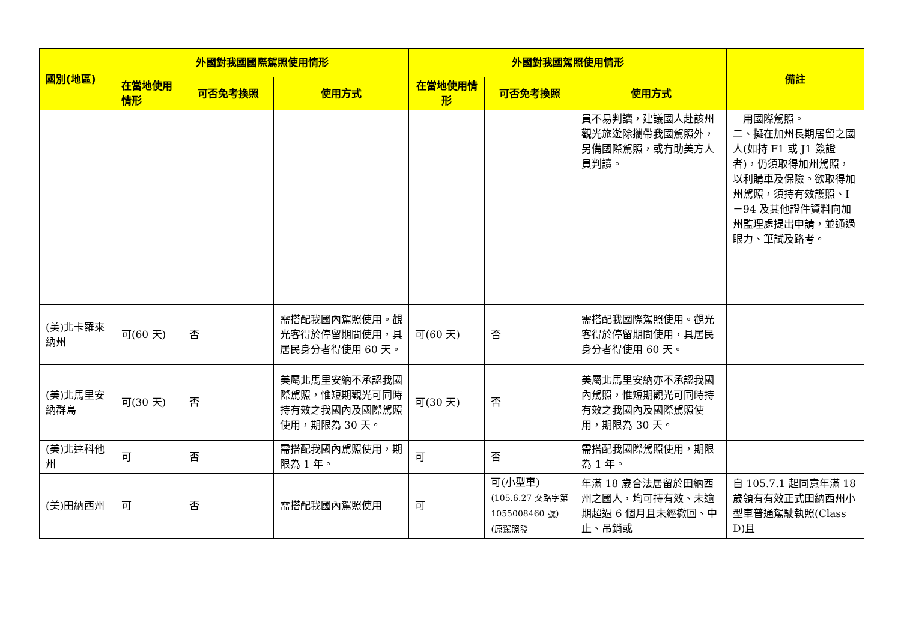| 國別(地區) | 外國對我國國際駕照使用情形 | | | 外國對我國駕照使用情形 | | | 備註 |
| --- | --- | --- | --- | --- | --- | --- | --- |
| | 在當地使用情形 | 可否免考換照 | 使用方式 | 在當地使用情形 | 可否免考換照 | 使用方式 | |
| | | | | | | 員不易判讀，建議國人赴該州觀光旅遊除攜帶我國駕照外，另備國際駕照，或有助美方人員判讀。 | 用國際駕照。 二、擬在加州長期居留之國人(如持 F1 或 J1 簽證者)，仍須取得加州駕照，以利購車及保險。欲取得加州駕照，須持有效護照、I－94 及其他證件資料向加州監理處提出申請，並通過眼力、筆試及路考。 |
| (美)北卡羅來納州 | 可(60 天) | 否 | 需搭配我國內駕照使用。觀光客得於停留期間使用，具居民身分者得使用 60 天。 | 可(60 天) | 否 | 需搭配我國際駕照使用。觀光客得於停留期間使用，具居民身分者得使用 60 天。 | |
| (美)北馬里安納群島 | 可(30 天) | 否 | 美屬北馬里安納不承認我國際駕照，惟短期觀光可同時持有效之我國內及國際駕照使用，期限為 30 天。 | 可(30 天) | 否 | 美屬北馬里安納亦不承認我國內駕照，惟短期觀光可同時持有效之我國內及國際駕照使用，期限為 30 天。 | |
| (美)北達科他州 | 可 | 否 | 需搭配我國內駕照使用，期限為 1 年。 | 可 | 否 | 需搭配我國際駕照使用，期限為 1 年。 | |
| (美)田納西州 | 可 | 否 | 需搭配我國內駕照使用 | 可 | 可(小型車) (105.6.27 交路字第 1055008460 號)(原駕照發 | 年滿 18 歲合法居留於田納西州之國人，均可持有效、未逾期超過 6 個月且未經撤回、中止、吊銷或 | 自 105.7.1 起同意年滿 18 歲領有有效正式田納西州小型車普通駕駛執照(Class D)且 |